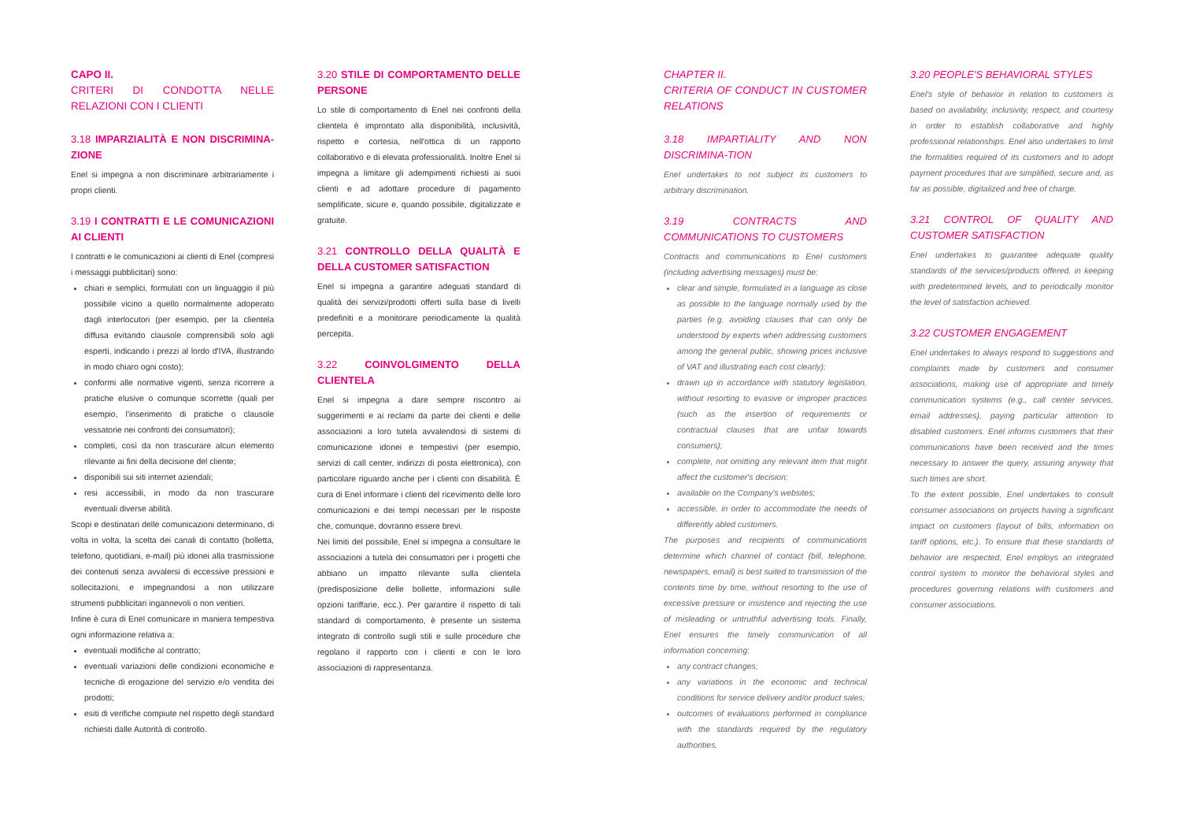CAPO II.
CRITERI DI CONDOTTA NELLE RELAZIONI CON I CLIENTI
3.18 IMPARZIALITÀ E NON DISCRIMINA-ZIONE
Enel si impegna a non discriminare arbitrariamente i propri clienti.
3.19 I CONTRATTI E LE COMUNICAZIONI AI CLIENTI
I contratti e le comunicazioni ai clienti di Enel (compresi i messaggi pubblicitari) sono:
chiari e semplici, formulati con un linguaggio il più possibile vicino a quello normalmente adoperato dagli interlocutori (per esempio, per la clientela diffusa evitando clausole comprensibili solo agli esperti, indicando i prezzi al lordo d'IVA, illustrando in modo chiaro ogni costo);
conformi alle normative vigenti, senza ricorrere a pratiche elusive o comunque scorrette (quali per esempio, l'inserimento di pratiche o clausole vessatorie nei confronti dei consumatori);
completi, così da non trascurare alcun elemento rilevante ai fini della decisione del cliente;
disponibili sui siti internet aziendali;
resi accessibili, in modo da non trascurare eventuali diverse abilità.
Scopi e destinatari delle comunicazioni determinano, di volta in volta, la scelta dei canali di contatto (bolletta, telefono, quotidiani, e-mail) più idonei alla trasmissione dei contenuti senza avvalersi di eccessive pressioni e sollecitazioni, e impegnandosi a non utilizzare strumenti pubblicitari ingannevoli o non veritieri.
Infine è cura di Enel comunicare in maniera tempestiva ogni informazione relativa a:
eventuali modifiche al contratto;
eventuali variazioni delle condizioni economiche e tecniche di erogazione del servizio e/o vendita dei prodotti;
esiti di verifiche compiute nel rispetto degli standard richiesti dalle Autorità di controllo.
3.20 STILE DI COMPORTAMENTO DELLE PERSONE
Lo stile di comportamento di Enel nei confronti della clientela è improntato alla disponibilità, inclusività, rispetto e cortesia, nell'ottica di un rapporto collaborativo e di elevata professionalità. Inoltre Enel si impegna a limitare gli adempimenti richiesti ai suoi clienti e ad adottare procedure di pagamento semplificate, sicure e, quando possibile, digitalizzate e gratuite.
3.21 CONTROLLO DELLA QUALITÀ E DELLA CUSTOMER SATISFACTION
Enel si impegna a garantire adeguati standard di qualità dei servizi/prodotti offerti sulla base di livelli predefiniti e a monitorare periodicamente la qualità percepita.
3.22 COINVOLGIMENTO DELLA CLIENTELA
Enel si impegna a dare sempre riscontro ai suggerimenti e ai reclami da parte dei clienti e delle associazioni a loro tutela avvalendosi di sistemi di comunicazione idonei e tempestivi (per esempio, servizi di call center, indirizzi di posta elettronica), con particolare riguardo anche per i clienti con disabilità. È cura di Enel informare i clienti del ricevimento delle loro comunicazioni e dei tempi necessari per le risposte che, comunque, dovranno essere brevi.
Nei limiti del possibile, Enel si impegna a consultare le associazioni a tutela dei consumatori per i progetti che abbiano un impatto rilevante sulla clientela (predisposizione delle bollette, informazioni sulle opzioni tariffarie, ecc.). Per garantire il rispetto di tali standard di comportamento, è presente un sistema integrato di controllo sugli stili e sulle procedure che regolano il rapporto con i clienti e con le loro associazioni di rappresentanza.
CHAPTER II.
CRITERIA OF CONDUCT IN CUSTOMER RELATIONS
3.18 IMPARTIALITY AND NON DISCRIMINA-TION
Enel undertakes to not subject its customers to arbitrary discrimination.
3.19 CONTRACTS AND COMMUNICATIONS TO CUSTOMERS
Contracts and communications to Enel customers (including advertising messages) must be:
clear and simple, formulated in a language as close as possible to the language normally used by the parties (e.g. avoiding clauses that can only be understood by experts when addressing customers among the general public, showing prices inclusive of VAT and illustrating each cost clearly);
drawn up in accordance with statutory legislation, without resorting to evasive or improper practices (such as the insertion of requirements or contractual clauses that are unfair towards consumers);
complete, not omitting any relevant item that might affect the customer's decision;
available on the Company's websites;
accessible, in order to accommodate the needs of differently abled customers.
The purposes and recipients of communications determine which channel of contact (bill, telephone, newspapers, email) is best suited to transmission of the contents time by time, without resorting to the use of excessive pressure or insistence and rejecting the use of misleading or untruthful advertising tools. Finally, Enel ensures the timely communication of all information concerning:
any contract changes;
any variations in the economic and technical conditions for service delivery and/or product sales;
outcomes of evaluations performed in compliance with the standards required by the regulatory authorities.
3.20 PEOPLE'S BEHAVIORAL STYLES
Enel's style of behavior in relation to customers is based on availability, inclusivity, respect, and courtesy in order to establish collaborative and highly professional relationships. Enel also undertakes to limit the formalities required of its customers and to adopt payment procedures that are simplified, secure and, as far as possible, digitalized and free of charge.
3.21 CONTROL OF QUALITY AND CUSTOMER SATISFACTION
Enel undertakes to guarantee adequate quality standards of the services/products offered, in keeping with predetermined levels, and to periodically monitor the level of satisfaction achieved.
3.22 CUSTOMER ENGAGEMENT
Enel undertakes to always respond to suggestions and complaints made by customers and consumer associations, making use of appropriate and timely communication systems (e.g., call center services, email addresses), paying particular attention to disabled customers. Enel informs customers that their communications have been received and the times necessary to answer the query, assuring anyway that such times are short.
To the extent possible, Enel undertakes to consult consumer associations on projects having a significant impact on customers (layout of bills, information on tariff options, etc.). To ensure that these standards of behavior are respected, Enel employs an integrated control system to monitor the behavioral styles and procedures governing relations with customers and consumer associations.